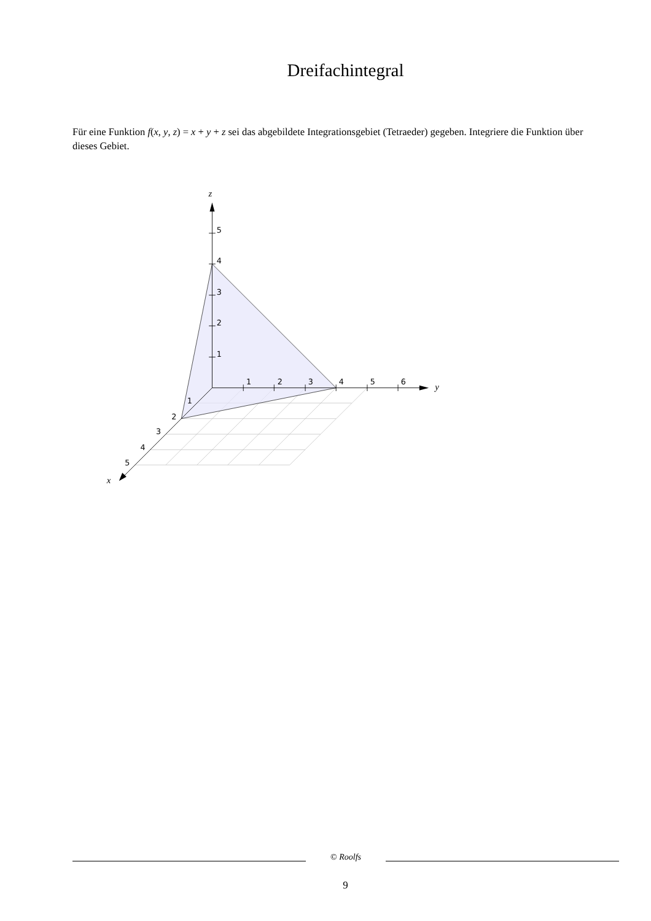Dreifachintegral
Für eine Funktion f(x, y, z) = x + y + z sei das abgebildete Integrationsgebiet (Tetraeder) gegeben. Integriere die Funktion über dieses Gebiet.
5
4
3
2
1
1
2
3
4
5
6
1
2
3
4
5
z
y
x
© Roolfs
9